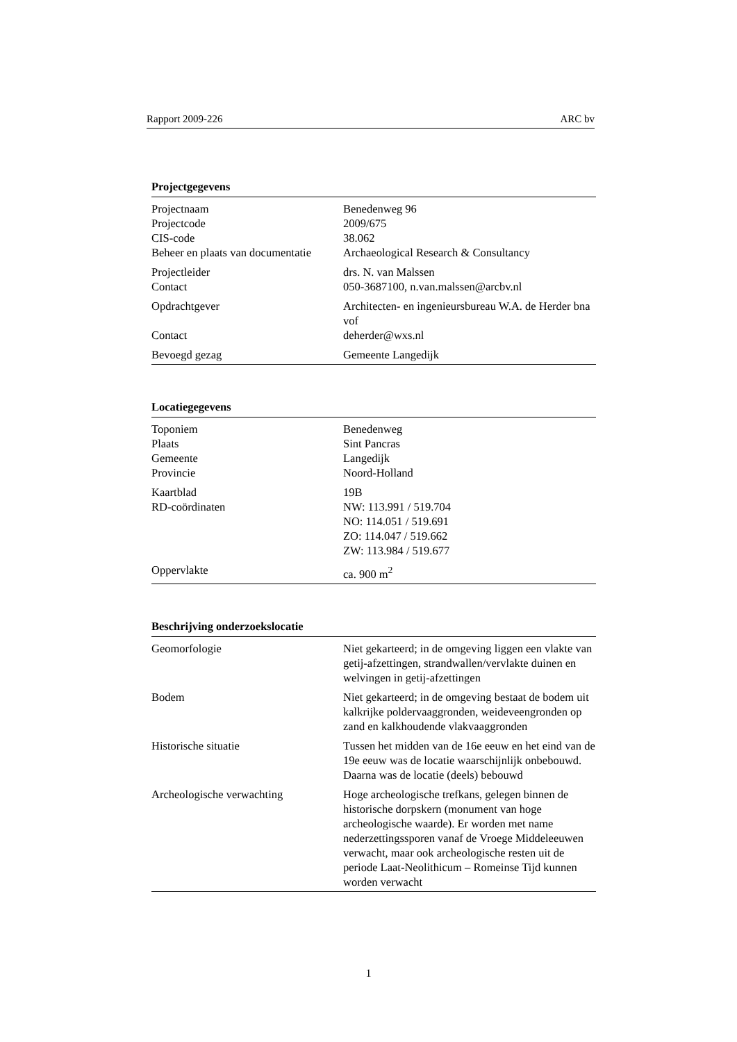Rapport 2009-226 ARC bv
| Projectgegevens | |
| --- | --- |
| Projectnaam | Benedenweg 96 |
| Projectcode | 2009/675 |
| CIS-code | 38.062 |
| Beheer en plaats van documentatie | Archaeological Research & Consultancy |
| Projectleider | drs. N. van Malssen |
| Contact | 050-3687100, n.van.malssen@arcbv.nl |
| Opdrachtgever | Architecten- en ingenieursbureau W.A. de Herder bna vof |
| Contact | deherder@wxs.nl |
| Bevoegd gezag | Gemeente Langedijk |
| Locatiegegevens | |
| --- | --- |
| Toponiem | Benedenweg |
| Plaats | Sint Pancras |
| Gemeente | Langedijk |
| Provincie | Noord-Holland |
| Kaartblad | 19B |
| RD-coördinaten | NW: 113.991 / 519.704 NO: 114.051 / 519.691 ZO: 114.047 / 519.662 ZW: 113.984 / 519.677 |
| Oppervlakte | ca. 900 m<sup>2</sup> |
| Beschrijving onderzoekslocatie | |
| --- | --- |
| Geomorfologie | Niet gekarteerd; in de omgeving liggen een vlakte van getij-afzettingen, strandwallen/vervlakte duinen en welvingen in getij-afzettingen |
| Bodem | Niet gekarteerd; in de omgeving bestaat de bodem uit kalkrijke poldervaaggronden, weideveengronden op zand en kalkhoudende vlakvaaggronden |
| Historische situatie | Tussen het midden van de 16e eeuw en het eind van de 19e eeuw was de locatie waarschijnlijk onbebouwd. Daarna was de locatie (deels) bebouwd |
| Archeologische verwachting | Hoge archeologische trefkans, gelegen binnen de historische dorpskern (monument van hoge archeologische waarde). Er worden met name nederzettingssporen vanaf de Vroege Middeleeuwen verwacht, maar ook archeologische resten uit de periode Laat-Neolithicum – Romeinse Tijd kunnen worden verwacht |
1